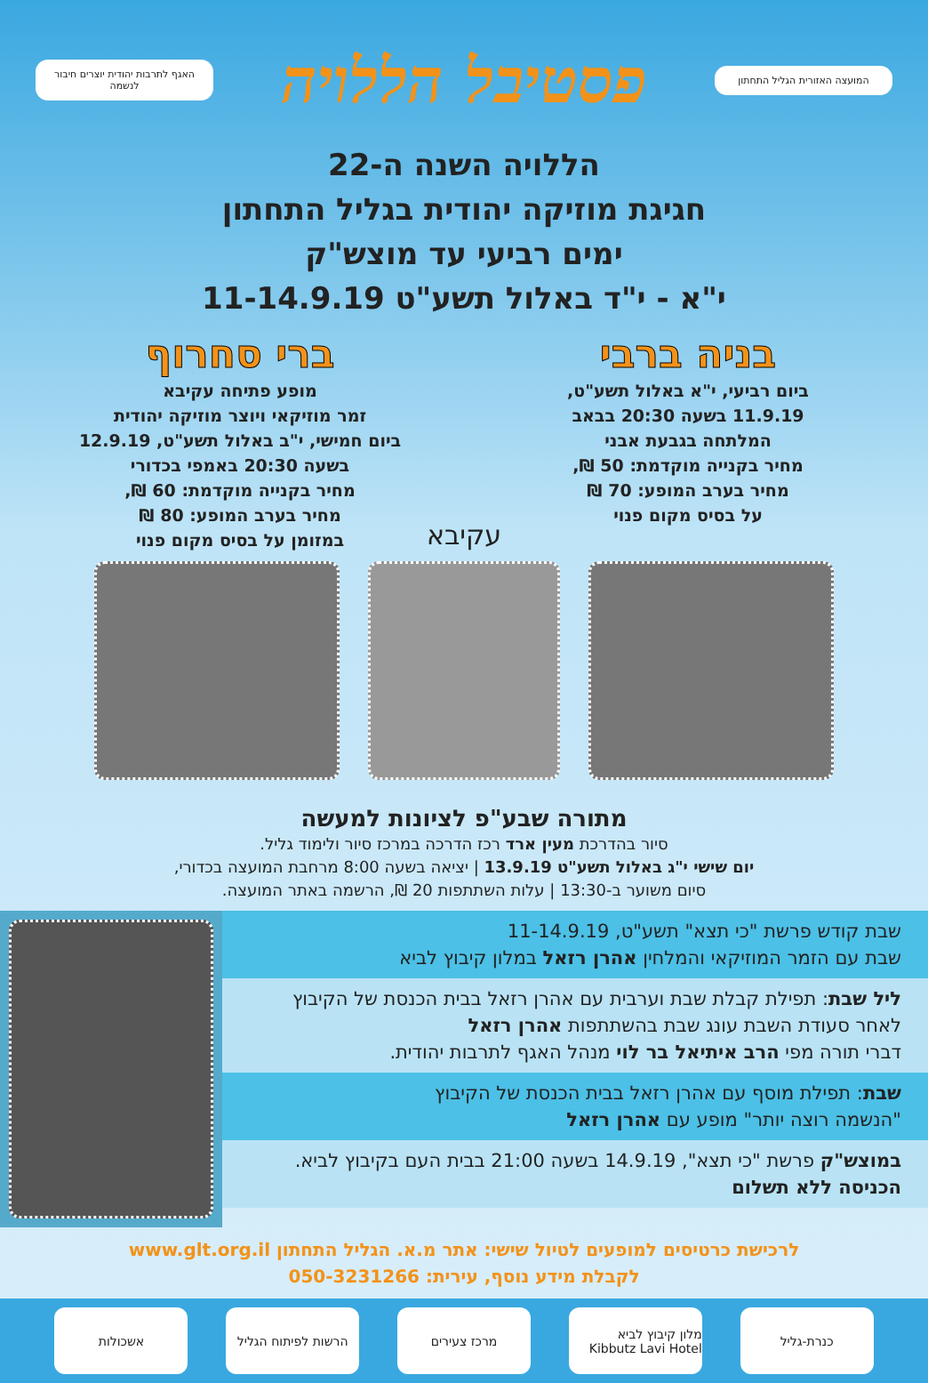המועצה האזורית הגליל התחתון
פסטיבל הללויה
האגף לתרבות יהודית יוצרים חיבור לנשמה
הללויה השנה ה-22
חגיגת מוזיקה יהודית בגליל התחתון
ימים רביעי עד מוצש"ק
י"א - י"ד באלול תשע"ט 11-14.9.19
בניה ברבי
ביום רביעי, י"א באלול תשע"ט,
11.9.19 בשעה 20:30 בבאב
המלתחה בגבעת אבני
מחיר בקנייה מוקדמת: 50 ₪,
מחיר בערב המופע: 70 ₪
על בסיס מקום פנוי
ברי סחרוף
מופע פתיחה עקיבא
זמר מוזיקאי ויוצר מוזיקה יהודית
ביום חמישי, י"ב באלול תשע"ט, 12.9.19
בשעה 20:30 באמפי בכדורי
מחיר בקנייה מוקדמת: 60 ₪,
מחיר בערב המופע: 80 ₪
במזומן על בסיס מקום פנוי
עקיבא
מתורה שבע"פ לציונות למעשה
סיור בהדרכת מעין ארד רכז הדרכה במרכז סיור ולימוד גליל.
יום שישי י"ג באלול תשע"ט 13.9.19 | יציאה בשעה 8:00 מרחבת המועצה בכדורי,
סיום משוער ב-13:30 | עלות השתתפות 20 ₪, הרשמה באתר המועצה.
שבת קודש פרשת "כי תצא" תשע"ט, 11-14.9.19
שבת עם הזמר המוזיקאי והמלחין אהרן רזאל במלון קיבוץ לביא
ליל שבת: תפילת קבלת שבת וערבית עם אהרן רזאל בבית הכנסת של הקיבוץ
לאחר סעודת השבת עונג שבת בהשתתפות אהרן רזאל
דברי תורה מפי הרב איתיאל בר לוי מנהל האגף לתרבות יהודית.
שבת: תפילת מוסף עם אהרן רזאל בבית הכנסת של הקיבוץ
"הנשמה רוצה יותר" מופע עם אהרן רזאל
במוצש"ק פרשת "כי תצא", 14.9.19 בשעה 21:00 בבית העם בקיבוץ לביא.
הכניסה ללא תשלום
לרכישת כרטיסים למופעים לטיול שישי: אתר מ.א. הגליל התחתון www.glt.org.il
לקבלת מידע נוסף, עירית: 050-3231266
כנרת-גליל מלון קיבוץ לביא Kibbutz Lavi Hotel
מרכז צעירים הרשות לפיתוח הגליל
אשכולות